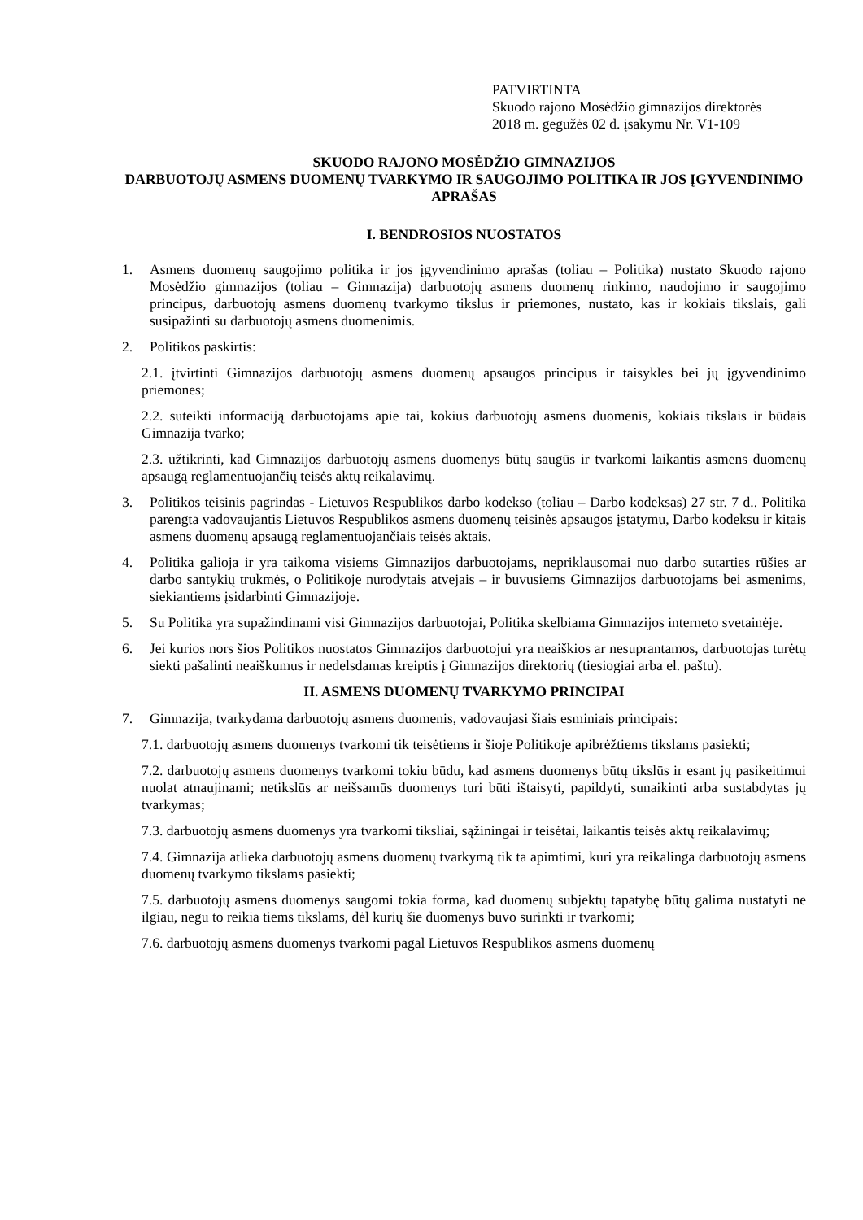PATVIRTINTA
Skuodo rajono Mosėdžio gimnazijos direktorės
2018 m. gegužės 02 d. įsakymu Nr. V1-109
SKUODO RAJONO MOSĖDŽIO GIMNAZIJOS
DARBUOTOJŲ ASMENS DUOMENŲ TVARKYMO IR SAUGOJIMO POLITIKA IR JOS ĮGYVENDINIMO APRAŠAS
I. BENDROSIOS NUOSTATOS
1. Asmens duomenų saugojimo politika ir jos įgyvendinimo aprašas (toliau – Politika) nustato Skuodo rajono Mosėdžio gimnazijos (toliau – Gimnazija) darbuotojų asmens duomenų rinkimo, naudojimo ir saugojimo principus, darbuotojų asmens duomenų tvarkymo tikslus ir priemones, nustato, kas ir kokiais tikslais, gali susipažinti su darbuotojų asmens duomenimis.
2. Politikos paskirtis:
2.1. įtvirtinti Gimnazijos darbuotojų asmens duomenų apsaugos principus ir taisykles bei jų įgyvendinimo priemones;
2.2. suteikti informaciją darbuotojams apie tai, kokius darbuotojų asmens duomenis, kokiais tikslais ir būdais Gimnazija tvarko;
2.3. užtikrinti, kad Gimnazijos darbuotojų asmens duomenys būtų saugūs ir tvarkomi laikantis asmens duomenų apsaugą reglamentuojančių teisės aktų reikalavimų.
3. Politikos teisinis pagrindas - Lietuvos Respublikos darbo kodekso (toliau – Darbo kodeksas) 27 str. 7 d.. Politika parengta vadovaujantis Lietuvos Respublikos asmens duomenų teisinės apsaugos įstatymu, Darbo kodeksu ir kitais asmens duomenų apsaugą reglamentuojančiais teisės aktais.
4. Politika galioja ir yra taikoma visiems Gimnazijos darbuotojams, nepriklausomai nuo darbo sutarties rūšies ar darbo santykių trukmės, o Politikoje nurodytais atvejais – ir buvusiems Gimnazijos darbuotojams bei asmenims, siekiantiems įsidarbinti Gimnazijoje.
5. Su Politika yra supažindinami visi Gimnazijos darbuotojai, Politika skelbiama Gimnazijos interneto svetainėje.
6. Jei kurios nors šios Politikos nuostatos Gimnazijos darbuotojui yra neaiškios ar nesuprantamos, darbuotojas turėtų siekti pašalinti neaiškumus ir nedelsdamas kreiptis į Gimnazijos direktorių (tiesiogiai arba el. paštu).
II. ASMENS DUOMENŲ TVARKYMO PRINCIPAI
7. Gimnazija, tvarkydama darbuotojų asmens duomenis, vadovaujasi šiais esminiais principais:
7.1. darbuotojų asmens duomenys tvarkomi tik teisėtiems ir šioje Politikoje apibrėžtiems tikslams pasiekti;
7.2. darbuotojų asmens duomenys tvarkomi tokiu būdu, kad asmens duomenys būtų tikslūs ir esant jų pasikeitimui nuolat atnaujinami; netikslūs ar neišsamūs duomenys turi būti ištaisyti, papildyti, sunaikinti arba sustabdytas jų tvarkymas;
7.3. darbuotojų asmens duomenys yra tvarkomi tiksliai, sąžiningai ir teisėtai, laikantis teisės aktų reikalavimų;
7.4. Gimnazija atlieka darbuotojų asmens duomenų tvarkymą tik ta apimtimi, kuri yra reikalinga darbuotojų asmens duomenų tvarkymo tikslams pasiekti;
7.5. darbuotojų asmens duomenys saugomi tokia forma, kad duomenų subjektų tapatybę būtų galima nustatyti ne ilgiau, negu to reikia tiems tikslams, dėl kurių šie duomenys buvo surinkti ir tvarkomi;
7.6. darbuotojų asmens duomenys tvarkomi pagal Lietuvos Respublikos asmens duomenų